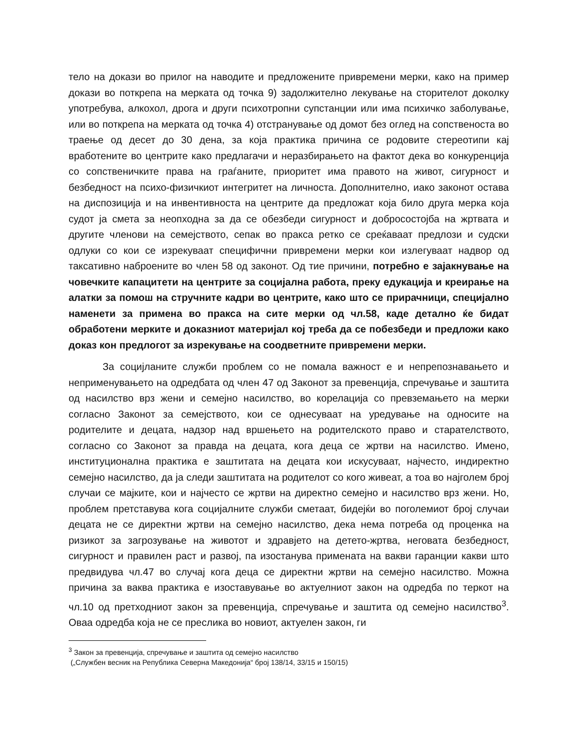тело на докази во прилог на наводите и предложените привремени мерки, како на пример докази во поткрепа на мерката од точка 9) задолжително лекување на сторителот доколку употребува, алкохол, дрога и други психотропни супстанции или има психичко заболување, или во поткрепа на мерката од точка 4) отстранување од домот без оглед на сопственоста во траење од десет до 30 дена, за која практика причина се родовите стереотипи кај вработените во центрите како предлагачи и неразбирањето на фактот дека во конкуренција со сопственичките права на граѓаните, приоритет има правото на живот, сигурност и безбедност на психо-физичкиот интегритет на личноста. Дополнително, иако законот остава на диспозиција и на инвентивноста на центрите да предложат која било друга мерка која судот ја смета за неопходна за да се обезбеди сигурност и добросостојба на жртвата и другите членови на семејството, сепак во пракса ретко се среќаваат предлози и судски одлуки со кои се изрекуваат специфични привремени мерки кои излегуваат надвор од таксативно наброените во член 58 од законот. Од тие причини, потребно е зајакнување на човечките капацитети на центрите за социјална работа, преку едукација и креирање на алатки за помош на стручните кадри во центрите, како што се прирачници, специјално наменети за примена во пракса на сите мерки од чл.58, каде детално ќе бидат обработени мерките и доказниот материјал кој треба да се побезбеди и предложи како доказ кон предлогот за изрекување на соодветните привремени мерки.
За социјланите служби проблем со не помала важност е и непрепознавањето и неприменувањето на одредбата од член 47 од Законот за превенција, спречување и заштита од насилство врз жени и семејно насилство, во корелација со превземањето на мерки согласно Законот за семејството, кои се однесуваат на уредување на односите на родителите и децата, надзор над вршењето на родителското право и старателството, согласно со Законот за правда на децата, кога деца се жртви на насилство. Имено, институционална практика е заштитата на децата кои искусуваат, најчесто, индиректно семејно насилство, да ја следи заштитата на родителот со кого живеат, а тоа во најголем број случаи се мајките, кои и најчесто се жртви на директно семејно и насилство врз жени. Но, проблем претставува кога социјалните служби сметаат, бидејќи во поголемиот број случаи децата не се директни жртви на семејно насилство, дека нема потреба од проценка на ризикот за загрозување на животот и здравјето на детето-жртва, неговата безбедност, сигурност и правилен раст и развој, па изостанува примената на вакви гаранции какви што предвидува чл.47 во случај кога деца се директни жртви на семејно насилство. Можна причина за ваква практика е изоставување во актуелниот закон на одредба по теркот на чл.10 од претходниот закон за превенција, спречување и заштита од семејно насилство<sup>3</sup>. Оваа одредба која не се преслика во новиот, актуелен закон, ги
<sup>3</sup> Закон за превенција, спречување и заштита од семејно насилство
(„Службен весник на Република Северна Македонија“ број 138/14, 33/15 и 150/15)